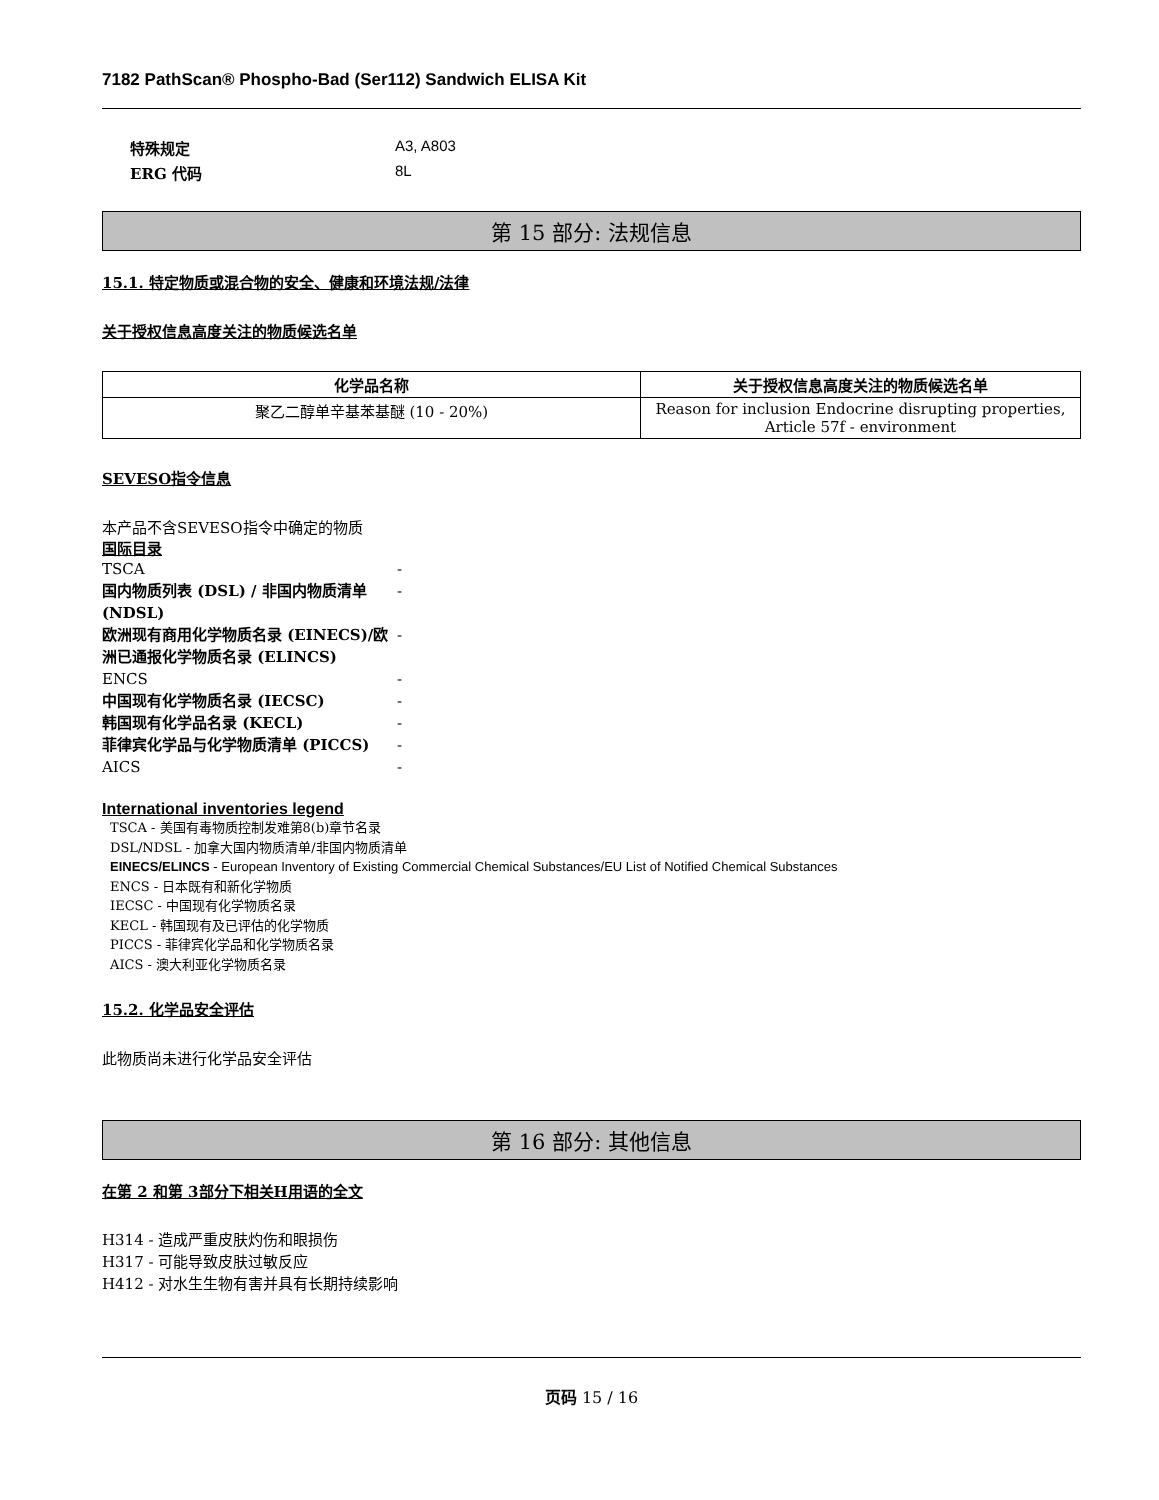7182 PathScan® Phospho-Bad (Ser112) Sandwich ELISA Kit
特殊规定 A3, A803
ERG 代码 8L
第 15 部分: 法规信息
15.1. 特定物质或混合物的安全、健康和环境法规/法律
关于授权信息高度关注的物质候选名单
| 化学品名称 | 关于授权信息高度关注的物质候选名单 |
| --- | --- |
| 聚乙二醇单辛基苯基醚 (10 - 20%) | Reason for inclusion Endocrine disrupting properties, Article 57f - environment |
SEVESO指令信息
本产品不含SEVESO指令中确定的物质
国际目录
TSCA -
国内物质列表 (DSL) / 非国内物质清单 (NDSL) -
欧洲现有商用化学物质名录 (EINECS)/欧洲已通报化学物质名录 (ELINCS) -
ENCS -
中国现有化学物质名录 (IECSC) -
韩国现有化学品名录 (KECL) -
菲律宾化学品与化学物质清单 (PICCS) -
AICS -
International inventories legend
TSCA - 美国有毒物质控制发难第8(b)章节名录
DSL/NDSL - 加拿大国内物质清单/非国内物质清单
EINECS/ELINCS - European Inventory of Existing Commercial Chemical Substances/EU List of Notified Chemical Substances
ENCS - 日本既有和新化学物质
IECSC - 中国现有化学物质名录
KECL - 韩国现有及已评估的化学物质
PICCS - 菲律宾化学品和化学物质名录
AICS - 澳大利亚化学物质名录
15.2. 化学品安全评估
此物质尚未进行化学品安全评估
第 16 部分: 其他信息
在第 2 和第 3部分下相关H用语的全文
H314 - 造成严重皮肤灼伤和眼损伤
H317 - 可能导致皮肤过敏反应
H412 - 对水生生物有害并具有长期持续影响
页码 15 / 16